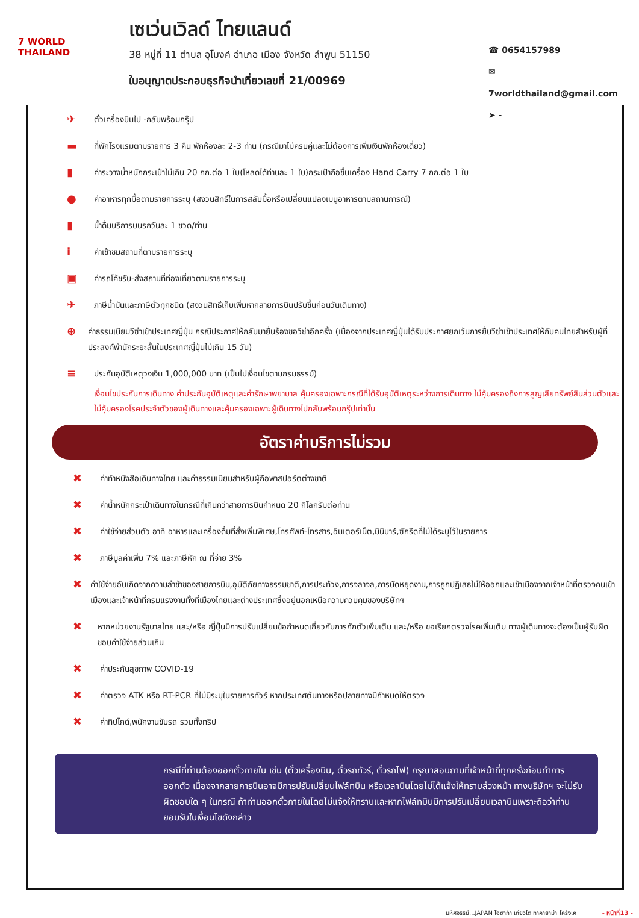7 WORLD THAILAND
เซเว่นเวิลด์ ไทยแลนด์
38 หมู่ที่ 11 ตำบล อุโมงค์ อำเภอ เมือง จังหวัด ลำพูน 51150
ใบอนุญาตประกอบธุรกิจนำเที่ยวเลขที่ 21/00969
☎ 0654157989
✉ 7worldthailand@gmail.com
➤ -
✈ ตั๋วเครื่องบินไป -กลับพร้อมกรุ๊ป
▬ ที่พักโรงแรมตามรายการ 3 คืน พักห้องละ 2-3 ท่าน (กรณีมาไม่ครบคู่และไม่ต้องการเพิ่มเงินพักห้องเดี่ยว)
▮ ค่าระวางน้ำหนักกระเป๋าไม่เกิน 20 กก.ต่อ 1 ใบ(โหลดได้ท่านละ 1 ใบ)กระเป๋าถือขึ้นเครื่อง Hand Carry 7 กก.ต่อ 1 ใบ
● ค่าอาหารทุกมื้อตามรายการระบุ (สงวนสิทธิ์ในการสลับมื้อหรือเปลี่ยนแปลงเมนูอาหารตามสถานการณ์)
▮ น้ำดื่มบริการบนรถวันละ 1 ขวด/ท่าน
iค่าเข้าชมสถานที่ตามรายการระบุ
▣ ค่ารถโค้ชรับ-ส่งสถานที่ท่องเที่ยวตามรายการระบุ
✈ ภาษีน้ำมันและภาษีตั๋วทุกชนิด (สงวนสิทธิ์เก็บเพิ่มหากสายการบินปรับขึ้นก่อนวันเดินทาง)
⊕ ค่าธรรมเนียมวีซ่าเข้าประเทศญี่ปุ่น กรณีประกาศให้กลับมายื่นร้องขอวีซ่าอีกครั้ง (เนื่องจากประเทศญี่ปุ่นได้รับประกาศยกเว้นการยื่นวีซ่าเข้าประเทศให้กับคนไทยสำหรับผู้ที่ประสงค์พำนักระยะสั้นในประเทศญี่ปุ่นไม่เกิน 15 วัน)
≡ ประกันอุบัติเหตุวงเงิน 1,000,000 บาท (เป็นไปเงื่อนไขตามกรมธรรม์)
เงื่อนไขประกันการเดินทาง ค่าประกันอุบัติเหตุและค่ารักษาพยาบาล คุ้มครองเฉพาะกรณีที่ได้รับอุบัติเหตุระหว่างการเดินทาง ไม่คุ้มครองถึงการสูญเสียทรัพย์สินส่วนตัวและไม่คุ้มครองโรคประจำตัวของผู้เดินทางและคุ้มครองเฉพาะผู้เดินทางไปกลับพร้อมกรุ๊ปเท่านั้น
อัตราค่าบริการไม่รวม
✖ ค่าทำหนังสือเดินทางไทย และค่าธรรมเนียมสำหรับผู้ถือพาสปอร์ตต่างชาติ
✖ ค่าน้ำหนักกระเป๋าเดินทางในกรณีที่เกินกว่าสายการบินกำหนด 20 กิโลกรัมต่อท่าน
✖ ค่าใช้จ่ายส่วนตัว อาทิ อาหารและเครื่องดื่มที่สั่งเพิ่มพิเศษ,โทรศัพท์-โทรสาร,อินเตอร์เน็ต,มินิบาร์,ซักรีดที่ไม่ได้ระบุไว้ในรายการ
✖ ภาษีมูลค่าเพิ่ม 7% และภาษีหัก ณ ที่จ่าย 3%
✖ ค่าใช้จ่ายอันเกิดจากความล่าช้าของสายการบิน,อุบัติภัยทางธรรมชาติ,การประท้วง,การจลาจล,การนัดหยุดงาน,การถูกปฏิเสธไม่ให้ออกและเข้าเมืองจากเจ้าหน้าที่ตรวจคนเข้าเมืองและเจ้าหน้าที่กรมแรงงานทั้งที่เมืองไทยและต่างประเทศซึ่งอยู่นอกเหนือความควบคุมของบริษัทฯ
✖ หากหน่วยงานรัฐบาลไทย และ/หรือ ญี่ปุ่นมีการปรับเปลี่ยนข้อกำหนดเกี่ยวกับการกักตัวเพิ่มเติม และ/หรือ ขอเรียกตรวจโรคเพิ่มเติม ทางผู้เดินทางจะต้องเป็นผู้รับผิดชอบค่าใช้จ่ายส่วนเกิน
✖ ค่าประกันสุขภาพ COVID-19
✖ ค่าตรวจ ATK หรือ RT-PCR ที่ไม่มีระบุในรายการทัวร์ หากประเทศต้นทางหรือปลายทางมีกำหนดให้ตรวจ
✖ ค่าทิปไกด์,พนักงานขับรถ รวมทั้งทริป
กรณีที่ท่านต้องออกตั๋วภายใน เช่น (ตั๋วเครื่องบิน, ตั๋วรถทัวร์, ตั๋วรถไฟ) กรุณาสอบถามที่เจ้าหน้าที่ทุกครั้งก่อนทำการออกตัว เนื่องจากสายการบินอาจมีการปรับเปลี่ยนไฟล์ทบิน หรือเวลาบินโดยไม่ได้แจ้งให้ทราบล่วงหน้า ทางบริษัทฯ จะไม่รับผิดชอบใด ๆ ในกรณี ถ้าท่านออกตั๋วภายในโดยไม่แจ้งให้ทราบและหากไฟล์ทบินมีการปรับเปลี่ยนเวลาบินเพราะถือว่าท่านยอมรับในเงื่อนไขดังกล่าว
มหัศจรรย์...JAPAN โอซาก้า เกียวโต ทาคายาม่า โครังเค - หน้าที่13 -